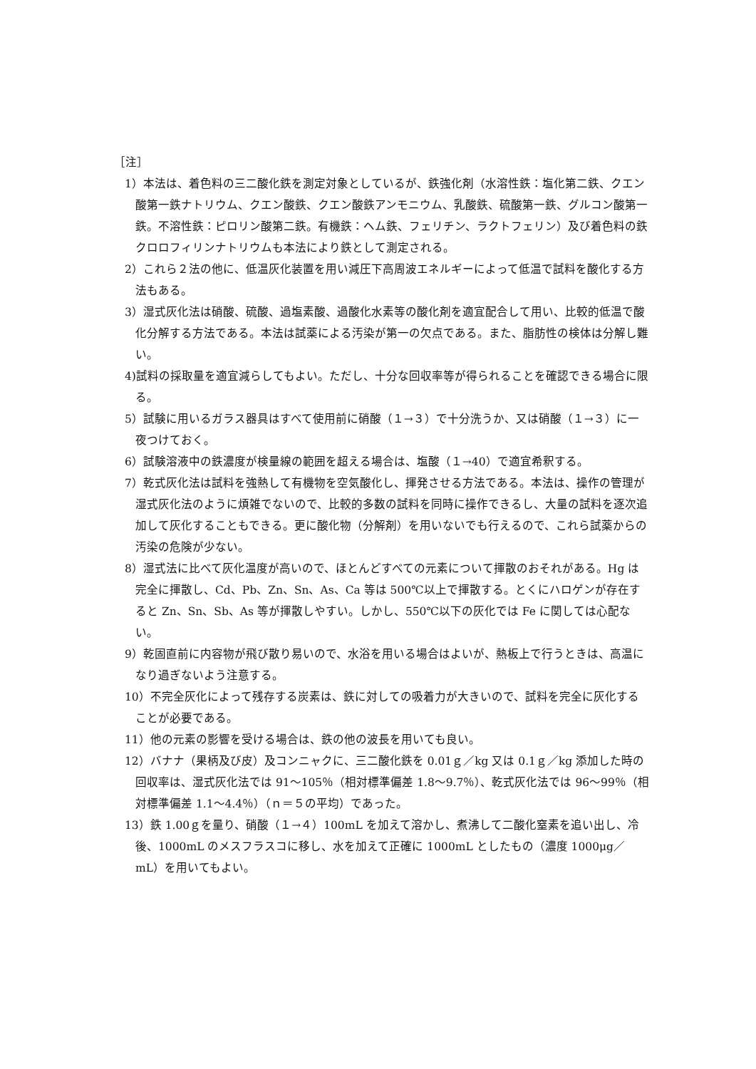［注］
1）本法は、着色料の三二酸化鉄を測定対象としているが、鉄強化剤（水溶性鉄：塩化第二鉄、クエン酸第一鉄ナトリウム、クエン酸鉄、クエン酸鉄アンモニウム、乳酸鉄、硫酸第一鉄、グルコン酸第一鉄。不溶性鉄：ピロリン酸第二鉄。有機鉄：ヘム鉄、フェリチン、ラクトフェリン）及び着色料の鉄クロロフィリンナトリウムも本法により鉄として測定される。
2）これら２法の他に、低温灰化装置を用い減圧下高周波エネルギーによって低温で試料を酸化する方法もある。
3）湿式灰化法は硝酸、硫酸、過塩素酸、過酸化水素等の酸化剤を適宜配合して用い、比較的低温で酸化分解する方法である。本法は試薬による汚染が第一の欠点である。また、脂肪性の検体は分解し難い。
4)試料の採取量を適宜減らしてもよい。ただし、十分な回収率等が得られることを確認できる場合に限る。
5）試験に用いるガラス器具はすべて使用前に硝酸（１→３）で十分洗うか、又は硝酸（１→３）に一夜つけておく。
6）試験溶液中の鉄濃度が検量線の範囲を超える場合は、塩酸（１→40）で適宜希釈する。
7）乾式灰化法は試料を強熱して有機物を空気酸化し、揮発させる方法である。本法は、操作の管理が湿式灰化法のように煩雑でないので、比較的多数の試料を同時に操作できるし、大量の試料を逐次追加して灰化することもできる。更に酸化物（分解剤）を用いないでも行えるので、これら試薬からの汚染の危険が少ない。
8）湿式法に比べて灰化温度が高いので、ほとんどすべての元素について揮散のおそれがある。Hg は完全に揮散し、Cd、Pb、Zn、Sn、As、Ca 等は 500℃以上で揮散する。とくにハロゲンが存在すると Zn、Sn、Sb、As 等が揮散しやすい。しかし、550℃以下の灰化では Fe に関しては心配ない。
9）乾固直前に内容物が飛び散り易いので、水浴を用いる場合はよいが、熱板上で行うときは、高温になり過ぎないよう注意する。
10）不完全灰化によって残存する炭素は、鉄に対しての吸着力が大きいので、試料を完全に灰化することが必要である。
11）他の元素の影響を受ける場合は、鉄の他の波長を用いても良い。
12）バナナ（果柄及び皮）及コンニャクに、三二酸化鉄を 0.01ｇ／kg 又は 0.1ｇ／kg 添加した時の回収率は、湿式灰化法では 91～105％（相対標準偏差 1.8～9.7％）、乾式灰化法では 96～99％（相対標準偏差 1.1～4.4％）（ｎ＝５の平均）であった。
13）鉄 1.00ｇを量り、硝酸（１→４）100mL を加えて溶かし、煮沸して二酸化窒素を追い出し、冷後、1000mL のメスフラスコに移し、水を加えて正確に 1000mL としたもの（濃度 1000μg／mL）を用いてもよい。